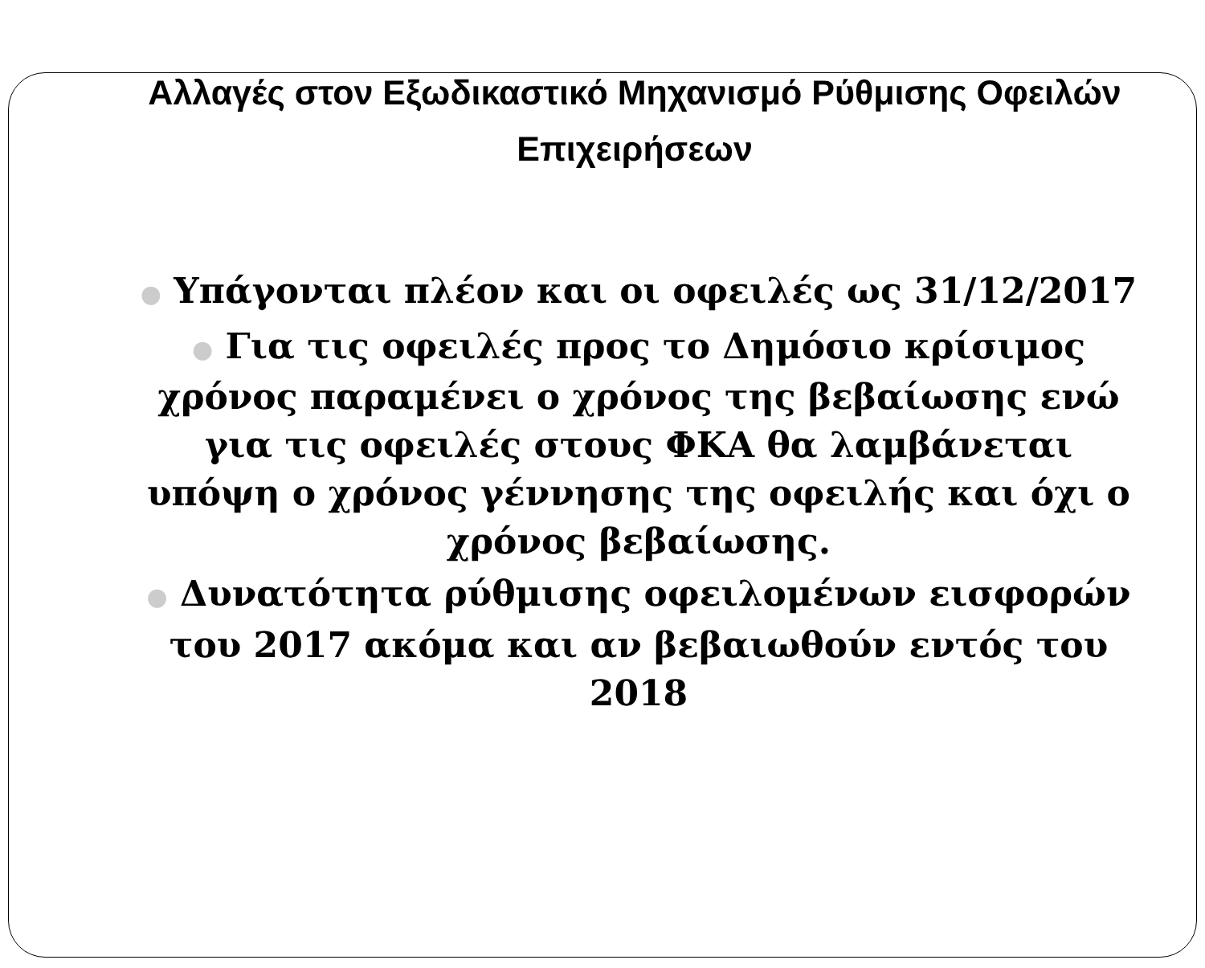Αλλαγές στον Εξωδικαστικό Μηχανισμό Ρύθμισης Οφειλών Επιχειρήσεων
● Υπάγονται πλέον και οι οφειλές ως 31/12/2017
● Για τις οφειλές προς το Δημόσιο κρίσιμος χρόνος παραμένει ο χρόνος της βεβαίωσης ενώ για τις οφειλές στους ΦΚΑ θα λαμβάνεται υπόψη ο χρόνος γέννησης της οφειλής και όχι ο χρόνος βεβαίωσης.
● Δυνατότητα ρύθμισης οφειλομένων εισφορών του 2017 ακόμα και αν βεβαιωθούν εντός του 2018